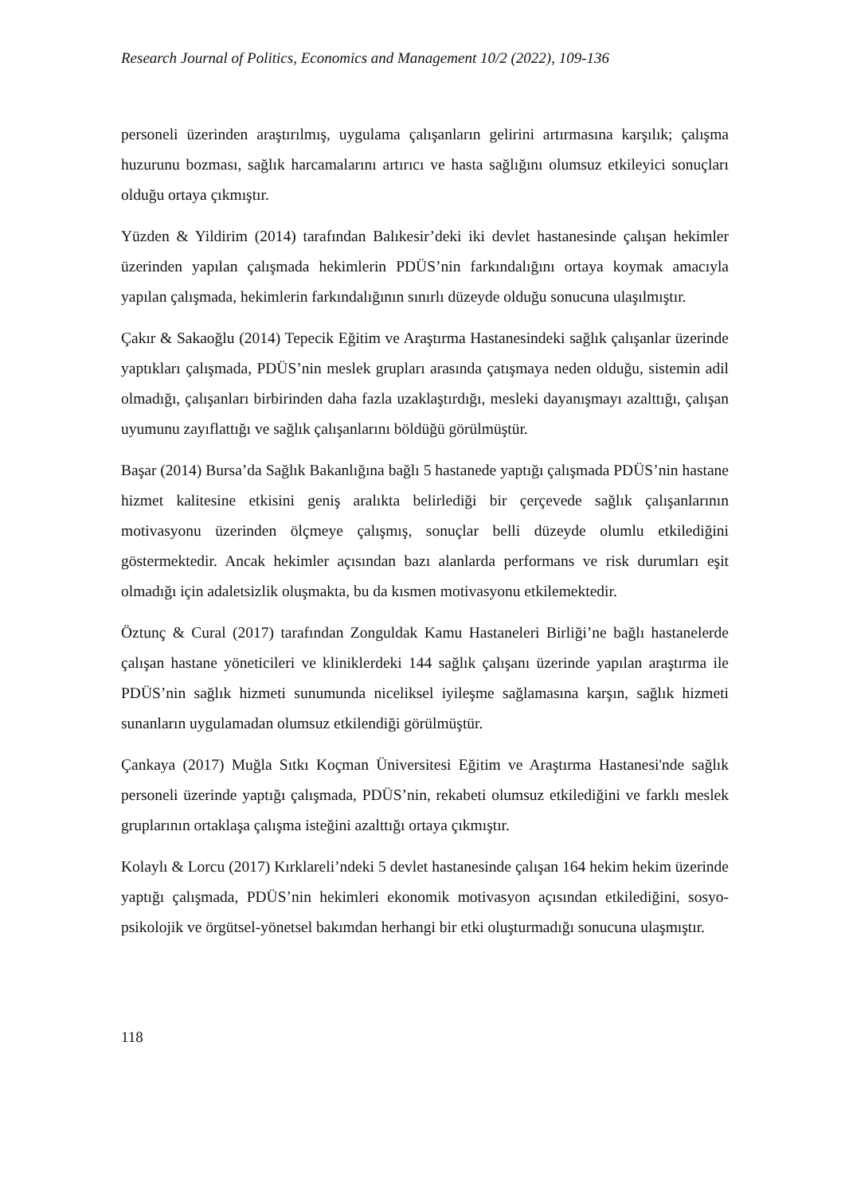Research Journal of Politics, Economics and Management 10/2 (2022), 109-136
personeli üzerinden araştırılmış, uygulama çalışanların gelirini artırmasına karşılık; çalışma huzurunu bozması, sağlık harcamalarını artırıcı ve hasta sağlığını olumsuz etkileyici sonuçları olduğu ortaya çıkmıştır.
Yüzden & Yildirim (2014) tarafından Balıkesir’deki iki devlet hastanesinde çalışan hekimler üzerinden yapılan çalışmada hekimlerin PDÜS’nin farkındalığını ortaya koymak amacıyla yapılan çalışmada, hekimlerin farkındalığının sınırlı düzeyde olduğu sonucuna ulaşılmıştır.
Çakır & Sakaoğlu (2014) Tepecik Eğitim ve Araştırma Hastanesindeki sağlık çalışanlar üzerinde yaptıkları çalışmada, PDÜS’nin meslek grupları arasında çatışmaya neden olduğu, sistemin adil olmadığı, çalışanları birbirinden daha fazla uzaklaştırdığı, mesleki dayanışmayı azalttığı, çalışan uyumunu zayıflattığı ve sağlık çalışanlarını böldüğü görülmüştür.
Başar (2014) Bursa’da Sağlık Bakanlığına bağlı 5 hastanede yaptığı çalışmada PDÜS’nin hastane hizmet kalitesine etkisini geniş aralıkta belirlediği bir çerçevede sağlık çalışanlarının motivasyonu üzerinden ölçmeye çalışmış, sonuçlar belli düzeyde olumlu etkilediğini göstermektedir. Ancak hekimler açısından bazı alanlarda performans ve risk durumları eşit olmadığı için adaletsizlik oluşmakta, bu da kısmen motivasyonu etkilemektedir.
Öztunç & Cural (2017) tarafından Zonguldak Kamu Hastaneleri Birliği’ne bağlı hastanelerde çalışan hastane yöneticileri ve kliniklerdeki 144 sağlık çalışanı üzerinde yapılan araştırma ile PDÜS’nin sağlık hizmeti sunumunda niceliksel iyileşme sağlamasına karşın, sağlık hizmeti sunanların uygulamadan olumsuz etkilendiği görülmüştür.
Çankaya (2017) Muğla Sıtkı Koçman Üniversitesi Eğitim ve Araştırma Hastanesi'nde sağlık personeli üzerinde yaptığı çalışmada, PDÜS’nin, rekabeti olumsuz etkilediğini ve farklı meslek gruplarının ortaklaşa çalışma isteğini azalttığı ortaya çıkmıştır.
Kolaylı & Lorcu (2017) Kırklareli’ndeki 5 devlet hastanesinde çalışan 164 hekim hekim üzerinde yaptığı çalışmada, PDÜS’nin hekimleri ekonomik motivasyon açısından etkilediğini, sosyo-psikolojik ve örgütsel-yönetsel bakımdan herhangi bir etki oluşturmadığı sonucuna ulaşmıştır.
118